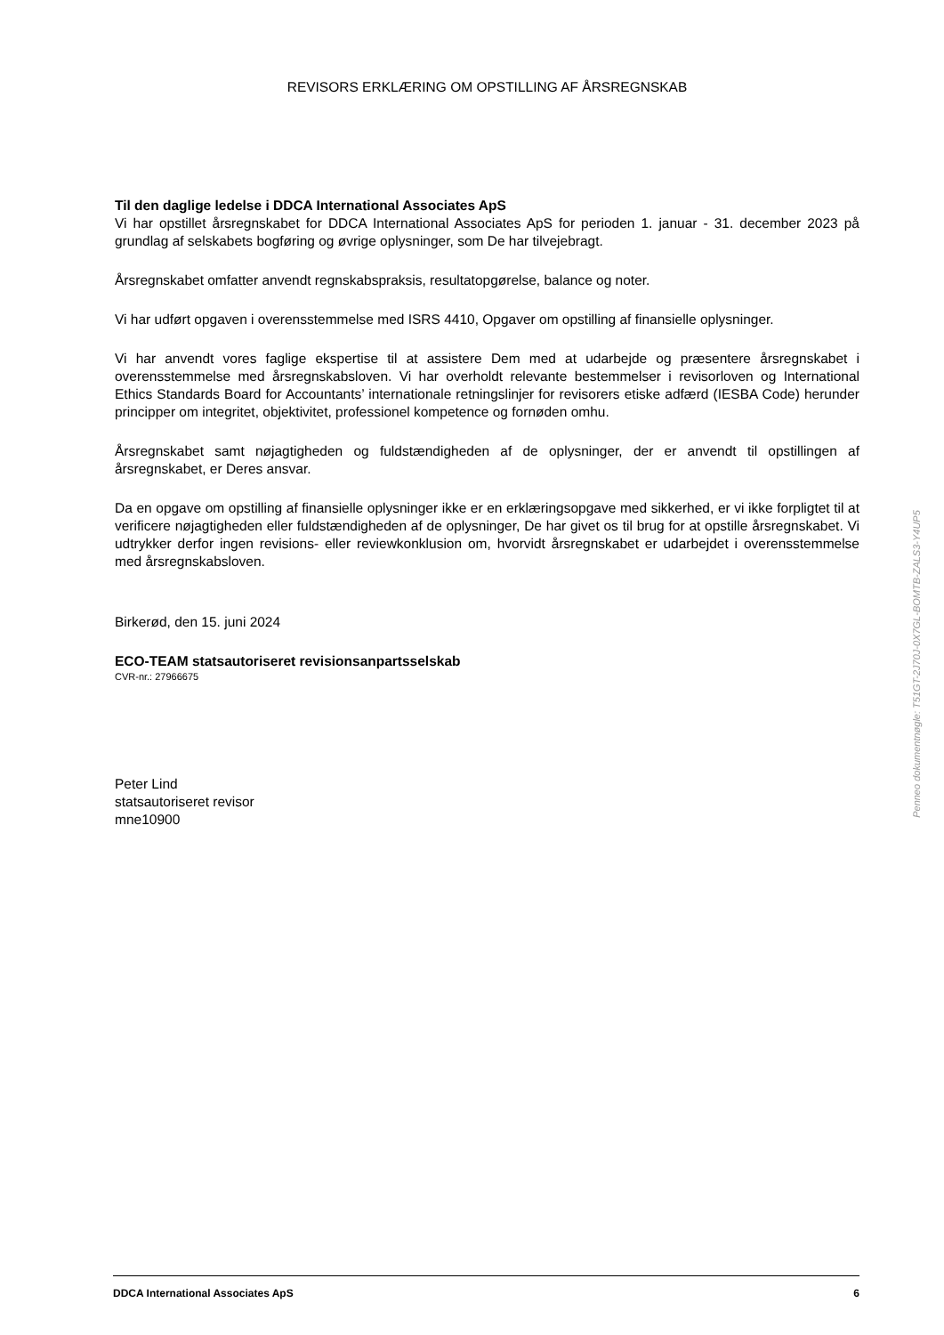REVISORS ERKLÆRING OM OPSTILLING AF ÅRSREGNSKAB
Til den daglige ledelse i DDCA International Associates ApS
Vi har opstillet årsregnskabet for DDCA International Associates ApS for perioden 1. januar - 31. december 2023 på grundlag af selskabets bogføring og øvrige oplysninger, som De har tilvejebragt.
Årsregnskabet omfatter anvendt regnskabspraksis, resultatopgørelse, balance og noter.
Vi har udført opgaven i overensstemmelse med ISRS 4410, Opgaver om opstilling af finansielle oplysninger.
Vi har anvendt vores faglige ekspertise til at assistere Dem med at udarbejde og præsentere årsregnskabet i overensstemmelse med årsregnskabsloven. Vi har overholdt relevante bestemmelser i revisorloven og International Ethics Standards Board for Accountants’ internationale retningslinjer for revisorers etiske adfærd (IESBA Code) herunder principper om integritet, objektivitet, professionel kompetence og fornøden omhu.
Årsregnskabet samt nøjagtigheden og fuldstændigheden af de oplysninger, der er anvendt til opstillingen af årsregnskabet, er Deres ansvar.
Da en opgave om opstilling af finansielle oplysninger ikke er en erklæringsopgave med sikkerhed, er vi ikke forpligtet til at verificere nøjagtigheden eller fuldstændigheden af de oplysninger, De har givet os til brug for at opstille årsregnskabet. Vi udtrykker derfor ingen revisions- eller reviewkonklusion om, hvorvidt årsregnskabet er udarbejdet i overensstemmelse med årsregnskabsloven.
Birkerød, den 15. juni 2024
ECO-TEAM statsautoriseret revisionsanpartsselskab
CVR-nr.: 27966675
Peter Lind
statsautoriseret revisor
mne10900
Penneo dokumentnøgle: T51GT-2J70J-0X7GL-BOMTB-ZALS3-Y4UP5
DDCA International Associates ApS 6